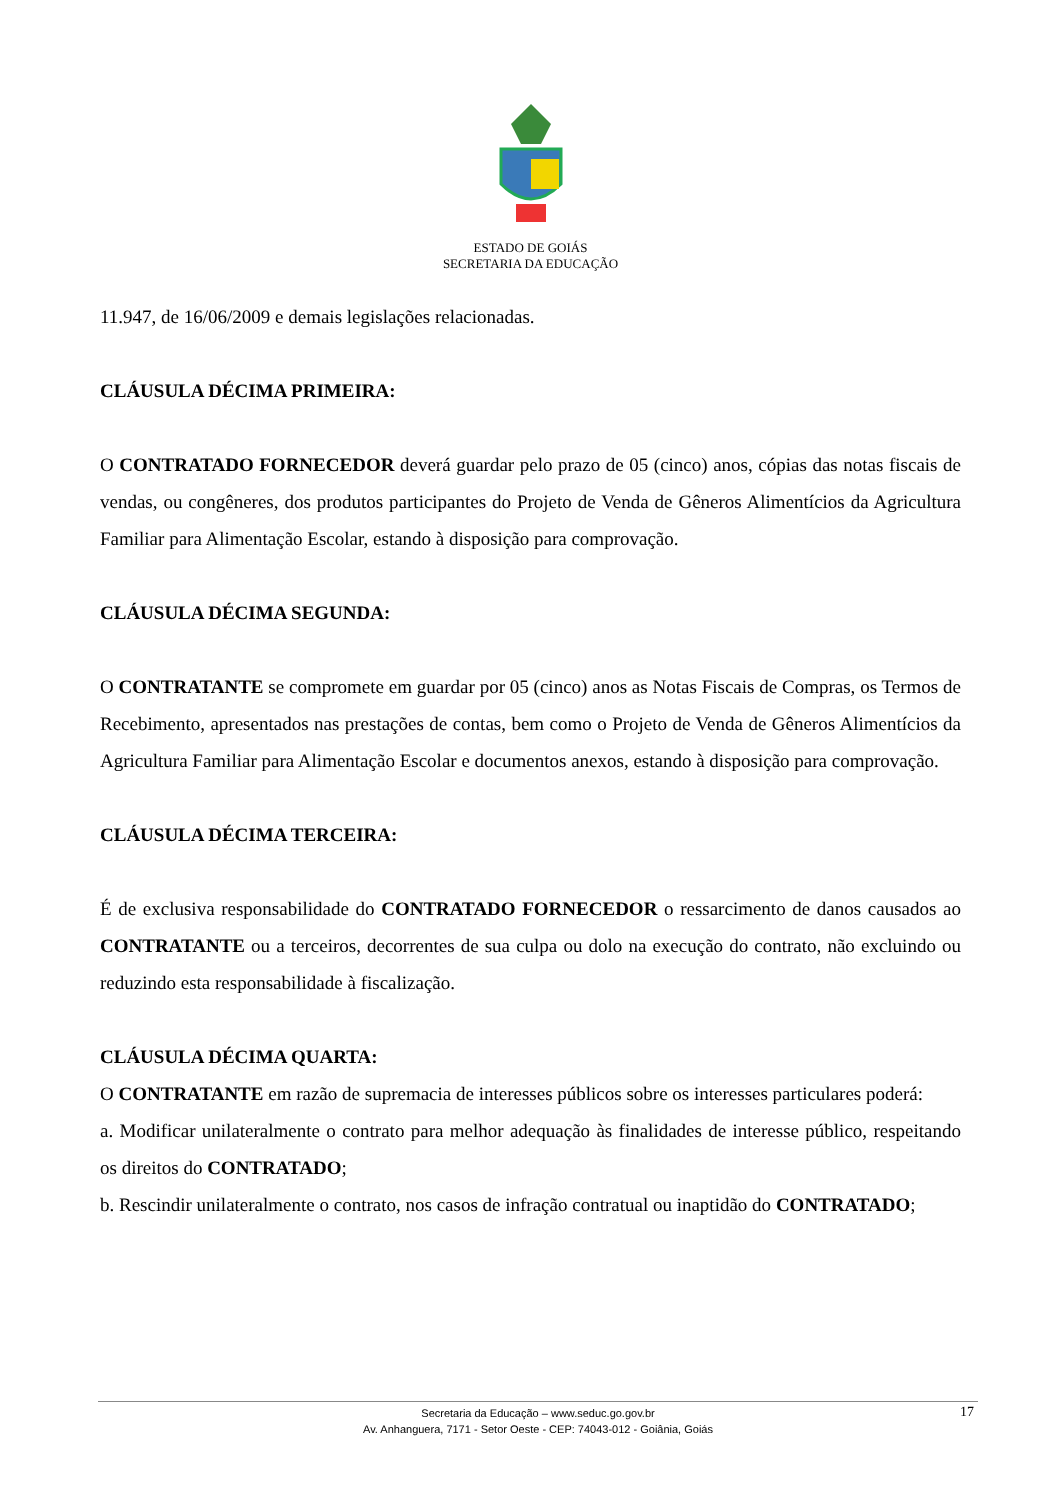ESTADO DE GOIÁS
SECRETARIA DA EDUCAÇÃO
11.947, de 16/06/2009 e demais legislações relacionadas.
CLÁUSULA DÉCIMA PRIMEIRA:
O CONTRATADO FORNECEDOR deverá guardar pelo prazo de 05 (cinco) anos, cópias das notas fiscais de vendas, ou congêneres, dos produtos participantes do Projeto de Venda de Gêneros Alimentícios da Agricultura Familiar para Alimentação Escolar, estando à disposição para comprovação.
CLÁUSULA DÉCIMA SEGUNDA:
O CONTRATANTE se compromete em guardar por 05 (cinco) anos as Notas Fiscais de Compras, os Termos de Recebimento, apresentados nas prestações de contas, bem como o Projeto de Venda de Gêneros Alimentícios da Agricultura Familiar para Alimentação Escolar e documentos anexos, estando à disposição para comprovação.
CLÁUSULA DÉCIMA TERCEIRA:
É de exclusiva responsabilidade do CONTRATADO FORNECEDOR o ressarcimento de danos causados ao CONTRATANTE ou a terceiros, decorrentes de sua culpa ou dolo na execução do contrato, não excluindo ou reduzindo esta responsabilidade à fiscalização.
CLÁUSULA DÉCIMA QUARTA:
O CONTRATANTE em razão de supremacia de interesses públicos sobre os interesses particulares poderá:
a. Modificar unilateralmente o contrato para melhor adequação às finalidades de interesse público, respeitando os direitos do CONTRATADO;
b. Rescindir unilateralmente o contrato, nos casos de infração contratual ou inaptidão do CONTRATADO;
Secretaria da Educação – www.seduc.go.gov.br
Av. Anhanguera, 7171 - Setor Oeste - CEP: 74043-012 - Goiânia, Goiás
17